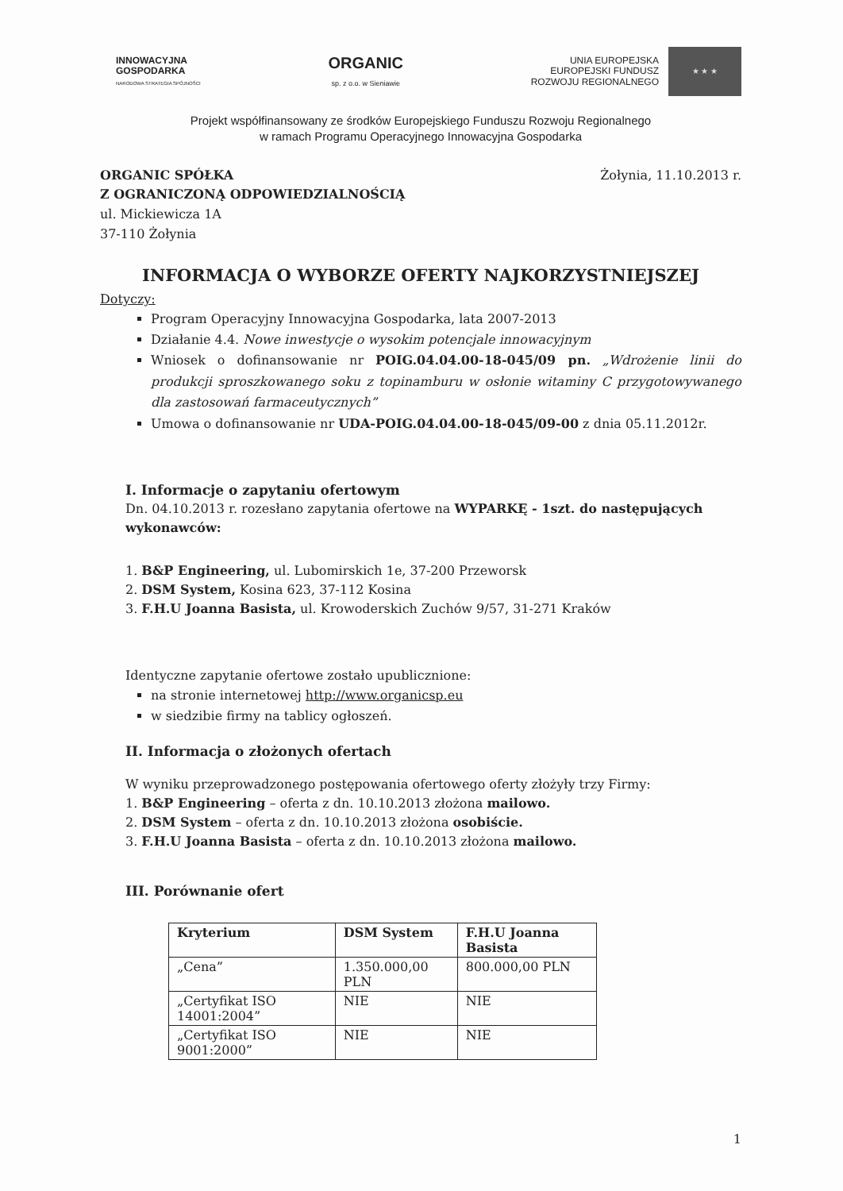INNOWACYJNA
GOSPODARKA
NARODOWA STRATEGIA SPÓJNOŚCI
ORGANIC
sp. z o.o. w Sieniawie
UNIA EUROPEJSKA
EUROPEJSKI FUNDUSZ
ROZWOJU REGIONALNEGO
★ ★ ★
Projekt współfinansowany ze środków Europejskiego Funduszu Rozwoju Regionalnego
w ramach Programu Operacyjnego Innowacyjna Gospodarka
ORGANIC SPÓŁKA
Z OGRANICZONĄ ODPOWIEDZIALNOŚCIĄ
ul. Mickiewicza 1A
37-110 Żołynia
Żołynia, 11.10.2013 r.
INFORMACJA O WYBORZE OFERTY NAJKORZYSTNIEJSZEJ
Dotyczy:
Program Operacyjny Innowacyjna Gospodarka, lata 2007-2013
Działanie 4.4. Nowe inwestycje o wysokim potencjale innowacyjnym
Wniosek o dofinansowanie nr POIG.04.04.00-18-045/09 pn. „Wdrożenie linii do produkcji sproszkowanego soku z topinamburu w osłonie witaminy C przygotowywanego dla zastosowań farmaceutycznych”
Umowa o dofinansowanie nr UDA-POIG.04.04.00-18-045/09-00 z dnia 05.11.2012r.
I. Informacje o zapytaniu ofertowym
Dn. 04.10.2013 r. rozesłano zapytania ofertowe na WYPARKĘ - 1szt. do następujących wykonawców:
1. B&P Engineering, ul. Lubomirskich 1e, 37-200 Przeworsk
2. DSM System, Kosina 623, 37-112 Kosina
3. F.H.U Joanna Basista, ul. Krowoderskich Zuchów 9/57, 31-271 Kraków
Identyczne zapytanie ofertowe zostało upublicznione:
na stronie internetowej http://www.organicsp.eu
w siedzibie firmy na tablicy ogłoszeń.
II. Informacja o złożonych ofertach
W wyniku przeprowadzonego postępowania ofertowego oferty złożyły trzy Firmy:
1. B&P Engineering – oferta z dn. 10.10.2013 złożona mailowo.
2. DSM System – oferta z dn. 10.10.2013 złożona osobiście.
3. F.H.U Joanna Basista – oferta z dn. 10.10.2013 złożona mailowo.
III. Porównanie ofert
| Kryterium | DSM System | F.H.U Joanna Basista |
| --- | --- | --- |
| „Cena” | 1.350.000,00 PLN | 800.000,00 PLN |
| „Certyfikat ISO 14001:2004” | NIE | NIE |
| „Certyfikat ISO 9001:2000” | NIE | NIE |
1